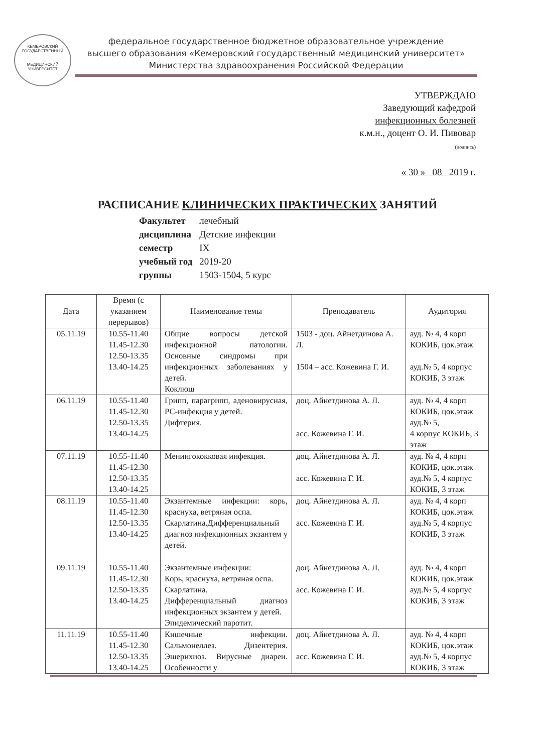КЕМЕРОВСКИЙ ГОСУДАРСТВЕННЫЙ
МЕДИЦИНСКИЙ УНИВЕРСИТЕТ
федеральное государственное бюджетное образовательное учреждение
высшего образования «Кемеровский государственный медицинский университет»
Министерства здравоохранения Российской Федерации
УТВЕРЖДАЮ
Заведующий кафедрой
инфекционных болезней
к.м.н., доцент О. И. Пивовар
(подпись)
« 30 » 08 2019 г.
РАСПИСАНИЕ КЛИНИЧЕСКИХ ПРАКТИЧЕСКИХ ЗАНЯТИЙ
| Факультет | лечебный |
| дисциплина | Детские инфекции |
| семестр | IX |
| учебный год | 2019-20 |
| группы | 1503-1504, 5 курс |
| Дата | Время (с указанием перерывов) | Наименование темы | Преподаватель | Аудитория |
| --- | --- | --- | --- | --- |
| 05.11.19 | 10.55-11.40 11.45-12.30 12.50-13.35 13.40-14.25 | Общие вопросы детской инфекционной патологии. Основные синдромы при инфекционных заболеваниях у детей. Коклюш | 1503 - доц. Айнетдинова А. Л. 1504 – асс. Кожевина Г. И. | ауд. № 4, 4 корп КОКИБ, цок.этаж ауд.№ 5, 4 корпус КОКИБ, 3 этаж |
| 06.11.19 | 10.55-11.40 11.45-12.30 12.50-13.35 13.40-14.25 | Грипп, парагрипп, аденовирусная, РС-инфекция у детей. Дифтерия. | доц. Айнетдинова А. Л. асс. Кожевина Г. И. | ауд. № 4, 4 корп КОКИБ, цок.этаж ауд.№ 5, 4 корпус КОКИБ, 3 этаж |
| 07.11.19 | 10.55-11.40 11.45-12.30 12.50-13.35 13.40-14.25 | Менингококковая инфекция. | доц. Айнетдинова А. Л. асс. Кожевина Г. И. | ауд. № 4, 4 корп КОКИБ, цок.этаж ауд.№ 5, 4 корпус КОКИБ, 3 этаж |
| 08.11.19 | 10.55-11.40 11.45-12.30 12.50-13.35 13.40-14.25 | Экзантемные инфекции: корь, краснуха, ветряная оспа. Скарлатина.Дифференциальный диагноз инфекционных экзантем у детей. | доц. Айнетдинова А. Л. асс. Кожевина Г. И. | ауд. № 4, 4 корп КОКИБ, цок.этаж ауд.№ 5, 4 корпус КОКИБ, 3 этаж |
| 09.11.19 | 10.55-11.40 11.45-12.30 12.50-13.35 13.40-14.25 | Экзантемные инфекции: Корь, краснуха, ветряная оспа. Скарлатина. Дифференциальный диагноз инфекционных экзантем у детей. Эпидемический паротит. | доц. Айнетдинова А. Л. асс. Кожевина Г. И. | ауд. № 4, 4 корп КОКИБ, цок.этаж ауд.№ 5, 4 корпус КОКИБ, 3 этаж |
| 11.11.19 | 10.55-11.40 11.45-12.30 12.50-13.35 13.40-14.25 | Кишечные инфекции. Сальмонеллез. Дизентерия. Эшерихиоз. Вирусные диареи. Особенности у | доц. Айнетдинова А. Л. асс. Кожевина Г. И. | ауд. № 4, 4 корп КОКИБ, цок.этаж ауд.№ 5, 4 корпус КОКИБ, 3 этаж |